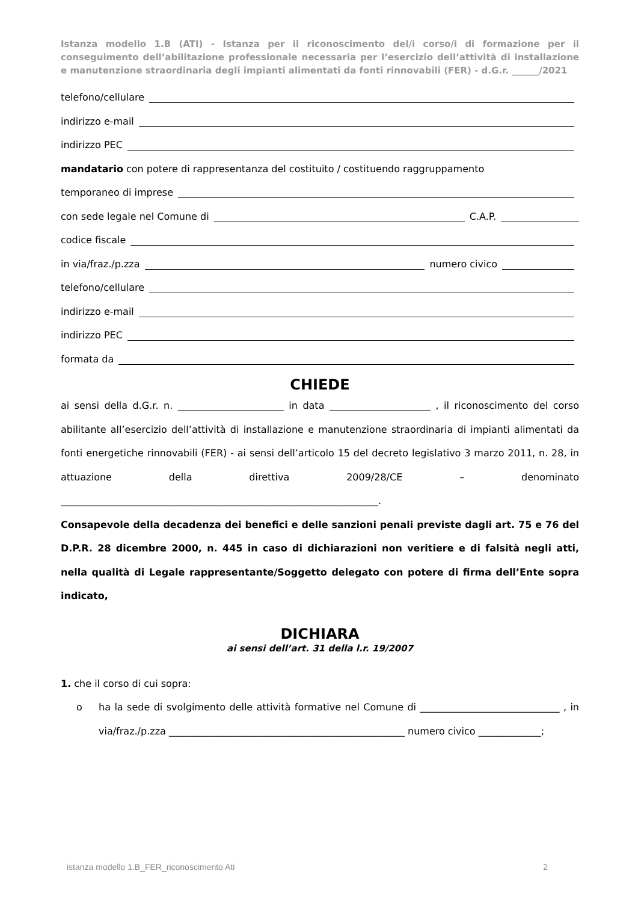Istanza modello 1.B (ATI) - Istanza per il riconoscimento del/i corso/i di formazione per il conseguimento dell’abilitazione professionale necessaria per l’esercizio dell’attività di installazione e manutenzione straordinaria degli impianti alimentati da fonti rinnovabili (FER) - d.G.r. ______/2021
telefono/cellulare
indirizzo e-mail
indirizzo PEC
mandatario con potere di rappresentanza del costituito / costituendo raggruppamento
temporaneo di imprese
con sede legale nel Comune di C.A.P.
codice fiscale
in via/fraz./p.zza numero civico
telefono/cellulare
indirizzo e-mail
indirizzo PEC
formata da
CHIEDE
ai sensi della d.G.r. n. ______________________ in data _____________________ , il riconoscimento del corso abilitante all’esercizio dell’attività di installazione e manutenzione straordinaria di impianti alimentati da fonti energetiche rinnovabili (FER) - ai sensi dell’articolo 15 del decreto legislativo 3 marzo 2011, n. 28, in attuazione della direttiva 2009/28/CE – denominato __________________________________________________________________.
Consapevole della decadenza dei benefici e delle sanzioni penali previste dagli art. 75 e 76 del D.P.R. 28 dicembre 2000, n. 445 in caso di dichiarazioni non veritiere e di falsità negli atti, nella qualità di Legale rappresentante/Soggetto delegato con potere di firma dell’Ente sopra indicato,
DICHIARA
ai sensi dell’art. 31 della l.r. 19/2007
1. che il corso di cui sopra:
o ha la sede di svolgimento delle attività formative nel Comune di _____________________________ , in via/fraz./p.zza _________________________________________________ numero civico _____________;
istanza modello 1.B_FER_riconoscimento Ati 2